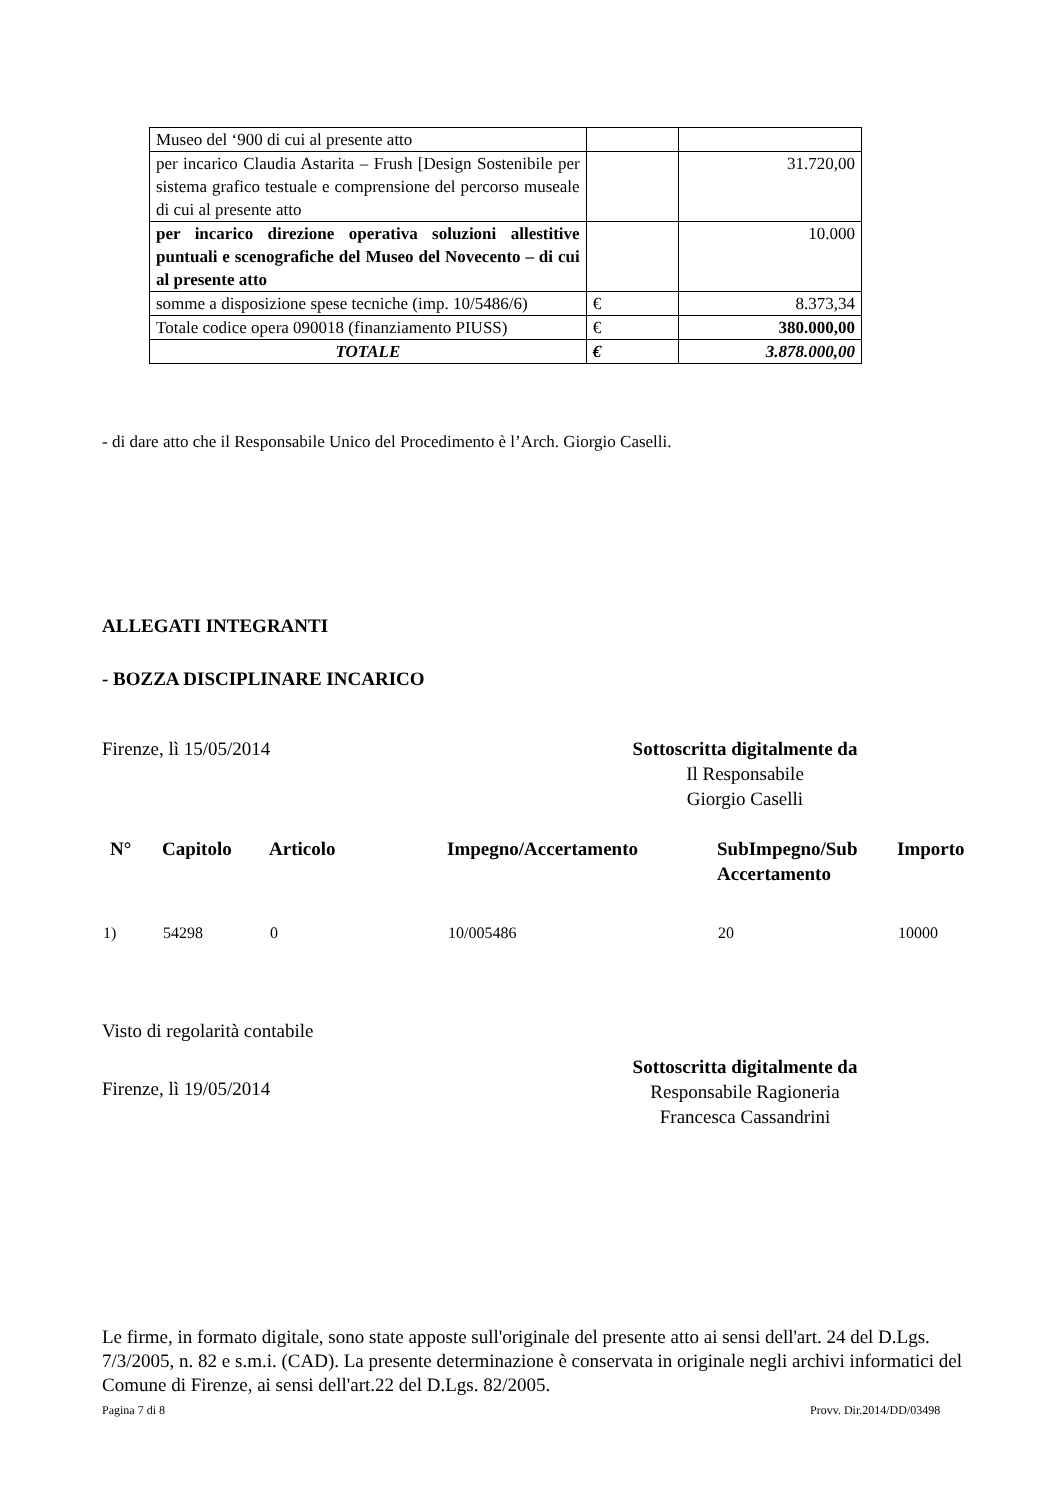| Museo del ‘900 di cui al presente atto | | |
| per incarico Claudia Astarita – Frush [Design Sostenibile per sistema grafico testuale e comprensione del percorso museale di cui al presente atto | | 31.720,00 |
| per incarico direzione operativa soluzioni allestitive puntuali e scenografiche del Museo del Novecento – di cui al presente atto | | 10.000 |
| somme a disposizione spese tecniche (imp. 10/5486/6) | € | 8.373,34 |
| Totale codice opera 090018 (finanziamento PIUSS) | € | 380.000,00 |
| TOTALE | € | 3.878.000,00 |
- di dare atto che il Responsabile Unico del Procedimento è l’Arch. Giorgio Caselli.
ALLEGATI INTEGRANTI
- BOZZA DISCIPLINARE INCARICO
Firenze, lì 15/05/2014
Sottoscritta digitalmente da
Il Responsabile
Giorgio Caselli
| N° | Capitolo | Articolo | Impegno/Accertamento | SubImpegno/Sub Accertamento | Importo |
| --- | --- | --- | --- | --- | --- |
| 1) | 54298 | 0 | 10/005486 | 20 | 10000 |
Visto di regolarità contabile
Sottoscritta digitalmente da
Responsabile Ragioneria
Francesca Cassandrini
Firenze, lì 19/05/2014
Le firme, in formato digitale, sono state apposte sull'originale del presente atto ai sensi dell'art. 24 del D.Lgs. 7/3/2005, n. 82 e s.m.i. (CAD). La presente determinazione è conservata in originale negli archivi informatici del Comune di Firenze, ai sensi dell'art.22 del D.Lgs. 82/2005.
Pagina 7 di 8 Provv. Dir.2014/DD/03498